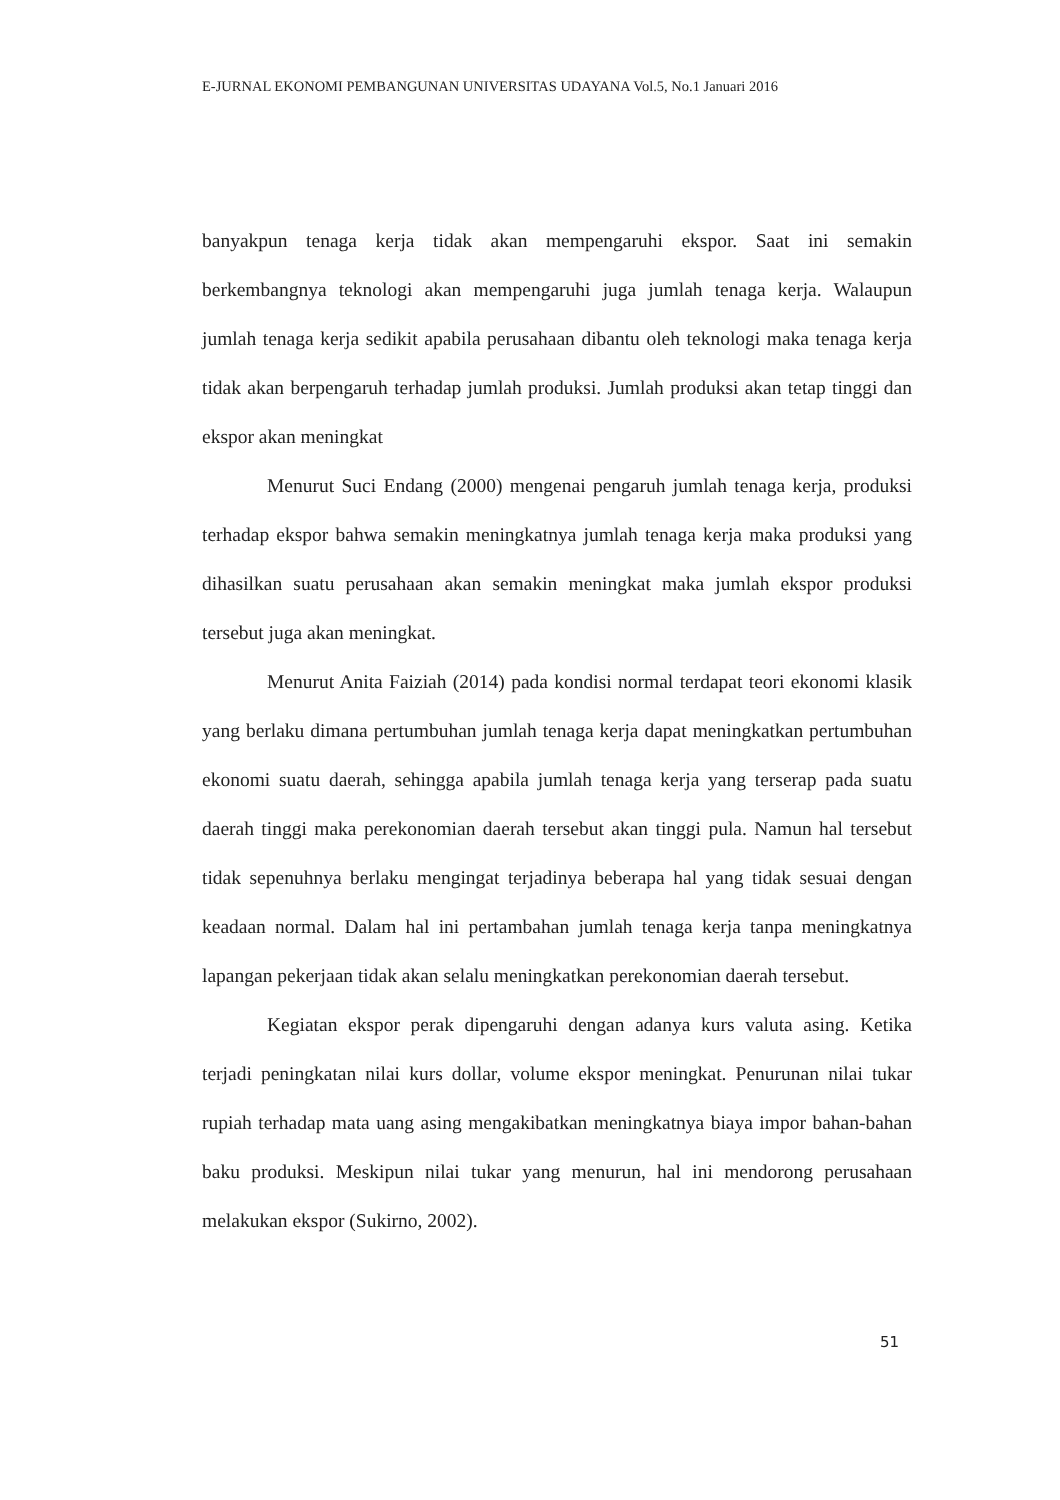E-JURNAL EKONOMI PEMBANGUNAN UNIVERSITAS UDAYANA Vol.5, No.1 Januari 2016
banyakpun tenaga kerja tidak akan mempengaruhi ekspor. Saat ini semakin berkembangnya teknologi akan mempengaruhi juga jumlah tenaga kerja. Walaupun jumlah tenaga kerja sedikit apabila perusahaan dibantu oleh teknologi maka tenaga kerja tidak akan berpengaruh terhadap jumlah produksi. Jumlah produksi akan tetap tinggi dan ekspor akan meningkat
Menurut Suci Endang (2000) mengenai pengaruh jumlah tenaga kerja, produksi terhadap ekspor bahwa semakin meningkatnya jumlah tenaga kerja maka produksi yang dihasilkan suatu perusahaan akan semakin meningkat maka jumlah ekspor produksi tersebut juga akan meningkat.
Menurut Anita Faiziah (2014) pada kondisi normal terdapat teori ekonomi klasik yang berlaku dimana pertumbuhan jumlah tenaga kerja dapat meningkatkan pertumbuhan ekonomi suatu daerah, sehingga apabila jumlah tenaga kerja yang terserap pada suatu daerah tinggi maka perekonomian daerah tersebut akan tinggi pula. Namun hal tersebut tidak sepenuhnya berlaku mengingat terjadinya beberapa hal yang tidak sesuai dengan keadaan normal. Dalam hal ini pertambahan jumlah tenaga kerja tanpa meningkatnya lapangan pekerjaan tidak akan selalu meningkatkan perekonomian daerah tersebut.
Kegiatan ekspor perak dipengaruhi dengan adanya kurs valuta asing. Ketika terjadi peningkatan nilai kurs dollar, volume ekspor meningkat. Penurunan nilai tukar rupiah terhadap mata uang asing mengakibatkan meningkatnya biaya impor bahan-bahan baku produksi. Meskipun nilai tukar yang menurun, hal ini mendorong perusahaan melakukan ekspor (Sukirno, 2002).
51